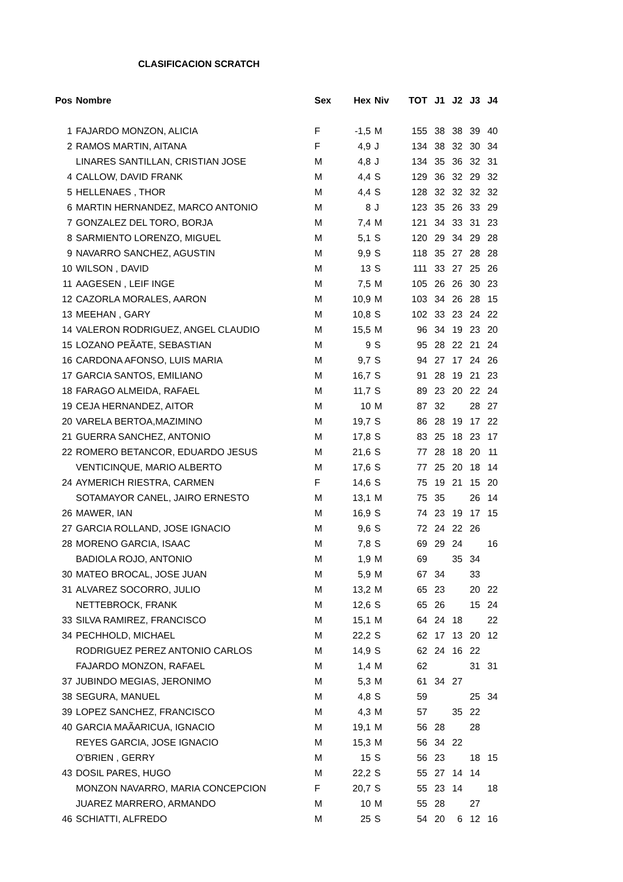CLASIFICACION SCRATCH
| Pos | Nombre | Sex | Hex | Niv | TOT | J1 | J2 | J3 | J4 |
| --- | --- | --- | --- | --- | --- | --- | --- | --- | --- |
| 1 | FAJARDO MONZON, ALICIA | F | -1,5 | M | 155 | 38 | 38 | 39 | 40 |
| 2 | RAMOS MARTIN, AITANA | F | 4,9 | J | 134 | 38 | 32 | 30 | 34 |
| | LINARES SANTILLAN, CRISTIAN JOSE | M | 4,8 | J | 134 | 35 | 36 | 32 | 31 |
| 4 | CALLOW, DAVID FRANK | M | 4,4 | S | 129 | 36 | 32 | 29 | 32 |
| 5 | HELLENAES , THOR | M | 4,4 | S | 128 | 32 | 32 | 32 | 32 |
| 6 | MARTIN HERNANDEZ, MARCO ANTONIO | M | 8 | J | 123 | 35 | 26 | 33 | 29 |
| 7 | GONZALEZ DEL TORO, BORJA | M | 7,4 | M | 121 | 34 | 33 | 31 | 23 |
| 8 | SARMIENTO LORENZO, MIGUEL | M | 5,1 | S | 120 | 29 | 34 | 29 | 28 |
| 9 | NAVARRO SANCHEZ, AGUSTIN | M | 9,9 | S | 118 | 35 | 27 | 28 | 28 |
| 10 | WILSON , DAVID | M | 13 | S | 111 | 33 | 27 | 25 | 26 |
| 11 | AAGESEN , LEIF INGE | M | 7,5 | M | 105 | 26 | 26 | 30 | 23 |
| 12 | CAZORLA MORALES, AARON | M | 10,9 | M | 103 | 34 | 26 | 28 | 15 |
| 13 | MEEHAN , GARY | M | 10,8 | S | 102 | 33 | 23 | 24 | 22 |
| 14 | VALERON RODRIGUEZ, ANGEL CLAUDIO | M | 15,5 | M | 96 | 34 | 19 | 23 | 20 |
| 15 | LOZANO PEÃATE, SEBASTIAN | M | 9 | S | 95 | 28 | 22 | 21 | 24 |
| 16 | CARDONA AFONSO, LUIS MARIA | M | 9,7 | S | 94 | 27 | 17 | 24 | 26 |
| 17 | GARCIA SANTOS, EMILIANO | M | 16,7 | S | 91 | 28 | 19 | 21 | 23 |
| 18 | FARAGO ALMEIDA, RAFAEL | M | 11,7 | S | 89 | 23 | 20 | 22 | 24 |
| 19 | CEJA HERNANDEZ, AITOR | M | 10 | M | 87 | 32 | | 28 | 27 |
| 20 | VARELA BERTOA,MAZIMINO | M | 19,7 | S | 86 | 28 | 19 | 17 | 22 |
| 21 | GUERRA SANCHEZ, ANTONIO | M | 17,8 | S | 83 | 25 | 18 | 23 | 17 |
| 22 | ROMERO BETANCOR, EDUARDO JESUS | M | 21,6 | S | 77 | 28 | 18 | 20 | 11 |
| | VENTICINQUE, MARIO ALBERTO | M | 17,6 | S | 77 | 25 | 20 | 18 | 14 |
| 24 | AYMERICH RIESTRA, CARMEN | F | 14,6 | S | 75 | 19 | 21 | 15 | 20 |
| | SOTAMAYOR CANEL, JAIRO ERNESTO | M | 13,1 | M | 75 | 35 | | 26 | 14 |
| 26 | MAWER, IAN | M | 16,9 | S | 74 | 23 | 19 | 17 | 15 |
| 27 | GARCIA ROLLAND, JOSE IGNACIO | M | 9,6 | S | 72 | 24 | 22 | 26 | |
| 28 | MORENO GARCIA, ISAAC | M | 7,8 | S | 69 | 29 | 24 | | 16 |
| | BADIOLA ROJO, ANTONIO | M | 1,9 | M | 69 | | 35 | 34 | |
| 30 | MATEO BROCAL, JOSE JUAN | M | 5,9 | M | 67 | 34 | | 33 | |
| 31 | ALVAREZ SOCORRO, JULIO | M | 13,2 | M | 65 | 23 | | 20 | 22 |
| | NETTEBROCK, FRANK | M | 12,6 | S | 65 | 26 | | 15 | 24 |
| 33 | SILVA RAMIREZ, FRANCISCO | M | 15,1 | M | 64 | 24 | 18 | | 22 |
| 34 | PECHHOLD, MICHAEL | M | 22,2 | S | 62 | 17 | 13 | 20 | 12 |
| | RODRIGUEZ PEREZ ANTONIO CARLOS | M | 14,9 | S | 62 | 24 | 16 | 22 | |
| | FAJARDO MONZON, RAFAEL | M | 1,4 | M | 62 | | | 31 | 31 |
| 37 | JUBINDO MEGIAS, JERONIMO | M | 5,3 | M | 61 | 34 | 27 | | |
| 38 | SEGURA, MANUEL | M | 4,8 | S | 59 | | | 25 | 34 |
| 39 | LOPEZ SANCHEZ, FRANCISCO | M | 4,3 | M | 57 | | 35 | 22 | |
| 40 | GARCIA MAÃARICUA, IGNACIO | M | 19,1 | M | 56 | 28 | | 28 | |
| | REYES GARCIA, JOSE IGNACIO | M | 15,3 | M | 56 | 34 | 22 | | |
| | O'BRIEN , GERRY | M | 15 | S | 56 | 23 | | 18 | 15 |
| 43 | DOSIL PARES, HUGO | M | 22,2 | S | 55 | 27 | 14 | 14 | |
| | MONZON NAVARRO, MARIA CONCEPCION | F | 20,7 | S | 55 | 23 | 14 | | 18 |
| | JUAREZ MARRERO, ARMANDO | M | 10 | M | 55 | 28 | | 27 | |
| 46 | SCHIATTI, ALFREDO | M | 25 | S | 54 | 20 | 6 | 12 | 16 |